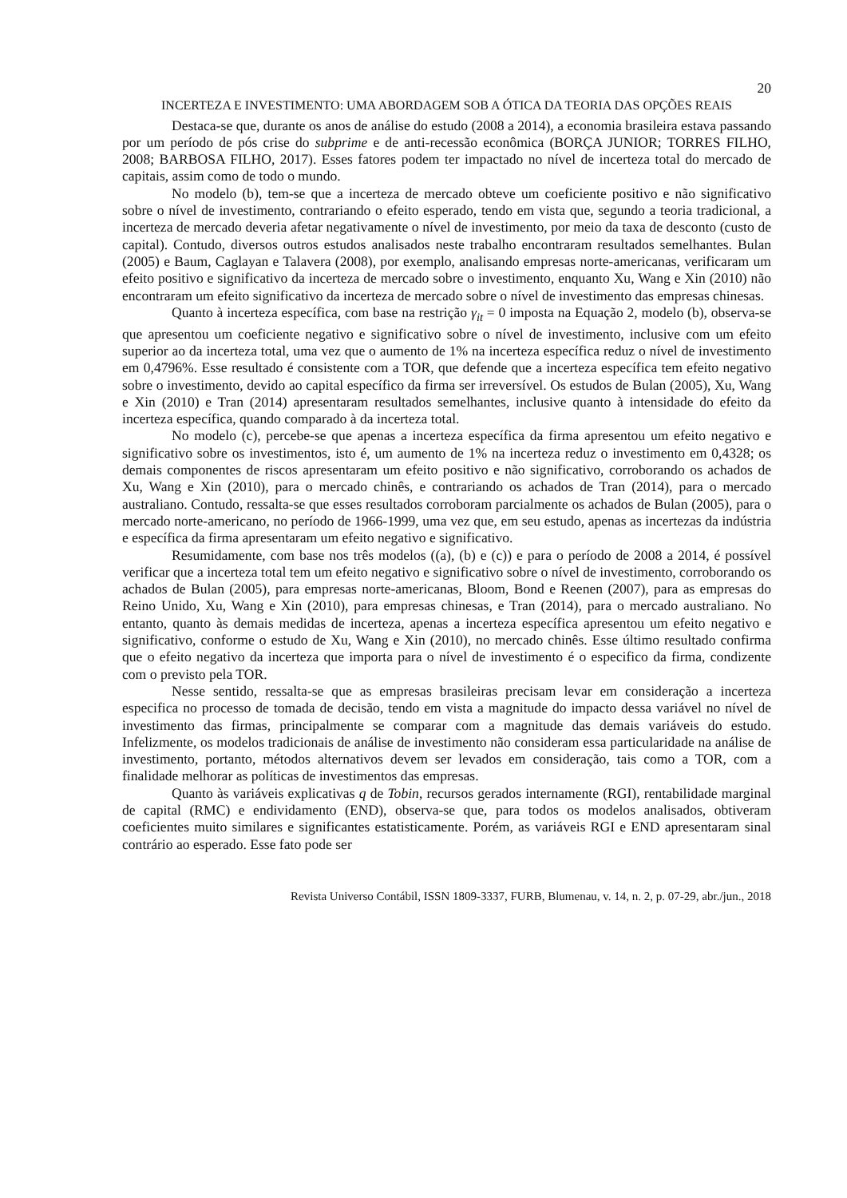20
INCERTEZA E INVESTIMENTO: UMA ABORDAGEM SOB A ÓTICA DA TEORIA DAS OPÇÕES REAIS
Destaca-se que, durante os anos de análise do estudo (2008 a 2014), a economia brasileira estava passando por um período de pós crise do subprime e de anti-recessão econômica (BORÇA JUNIOR; TORRES FILHO, 2008; BARBOSA FILHO, 2017). Esses fatores podem ter impactado no nível de incerteza total do mercado de capitais, assim como de todo o mundo.
No modelo (b), tem-se que a incerteza de mercado obteve um coeficiente positivo e não significativo sobre o nível de investimento, contrariando o efeito esperado, tendo em vista que, segundo a teoria tradicional, a incerteza de mercado deveria afetar negativamente o nível de investimento, por meio da taxa de desconto (custo de capital). Contudo, diversos outros estudos analisados neste trabalho encontraram resultados semelhantes. Bulan (2005) e Baum, Caglayan e Talavera (2008), por exemplo, analisando empresas norte-americanas, verificaram um efeito positivo e significativo da incerteza de mercado sobre o investimento, enquanto Xu, Wang e Xin (2010) não encontraram um efeito significativo da incerteza de mercado sobre o nível de investimento das empresas chinesas.
Quanto à incerteza específica, com base na restrição γ<sub>it</sub> = 0 imposta na Equação 2, modelo (b), observa-se que apresentou um coeficiente negativo e significativo sobre o nível de investimento, inclusive com um efeito superior ao da incerteza total, uma vez que o aumento de 1% na incerteza específica reduz o nível de investimento em 0,4796%. Esse resultado é consistente com a TOR, que defende que a incerteza específica tem efeito negativo sobre o investimento, devido ao capital específico da firma ser irreversível. Os estudos de Bulan (2005), Xu, Wang e Xin (2010) e Tran (2014) apresentaram resultados semelhantes, inclusive quanto à intensidade do efeito da incerteza específica, quando comparado à da incerteza total.
No modelo (c), percebe-se que apenas a incerteza específica da firma apresentou um efeito negativo e significativo sobre os investimentos, isto é, um aumento de 1% na incerteza reduz o investimento em 0,4328; os demais componentes de riscos apresentaram um efeito positivo e não significativo, corroborando os achados de Xu, Wang e Xin (2010), para o mercado chinês, e contrariando os achados de Tran (2014), para o mercado australiano. Contudo, ressalta-se que esses resultados corroboram parcialmente os achados de Bulan (2005), para o mercado norte-americano, no período de 1966-1999, uma vez que, em seu estudo, apenas as incertezas da indústria e específica da firma apresentaram um efeito negativo e significativo.
Resumidamente, com base nos três modelos ((a), (b) e (c)) e para o período de 2008 a 2014, é possível verificar que a incerteza total tem um efeito negativo e significativo sobre o nível de investimento, corroborando os achados de Bulan (2005), para empresas norte-americanas, Bloom, Bond e Reenen (2007), para as empresas do Reino Unido, Xu, Wang e Xin (2010), para empresas chinesas, e Tran (2014), para o mercado australiano. No entanto, quanto às demais medidas de incerteza, apenas a incerteza específica apresentou um efeito negativo e significativo, conforme o estudo de Xu, Wang e Xin (2010), no mercado chinês. Esse último resultado confirma que o efeito negativo da incerteza que importa para o nível de investimento é o especifico da firma, condizente com o previsto pela TOR.
Nesse sentido, ressalta-se que as empresas brasileiras precisam levar em consideração a incerteza especifica no processo de tomada de decisão, tendo em vista a magnitude do impacto dessa variável no nível de investimento das firmas, principalmente se comparar com a magnitude das demais variáveis do estudo. Infelizmente, os modelos tradicionais de análise de investimento não consideram essa particularidade na análise de investimento, portanto, métodos alternativos devem ser levados em consideração, tais como a TOR, com a finalidade melhorar as políticas de investimentos das empresas.
Quanto às variáveis explicativas q de Tobin, recursos gerados internamente (RGI), rentabilidade marginal de capital (RMC) e endividamento (END), observa-se que, para todos os modelos analisados, obtiveram coeficientes muito similares e significantes estatisticamente. Porém, as variáveis RGI e END apresentaram sinal contrário ao esperado. Esse fato pode ser
Revista Universo Contábil, ISSN 1809-3337, FURB, Blumenau, v. 14, n. 2, p. 07-29, abr./jun., 2018